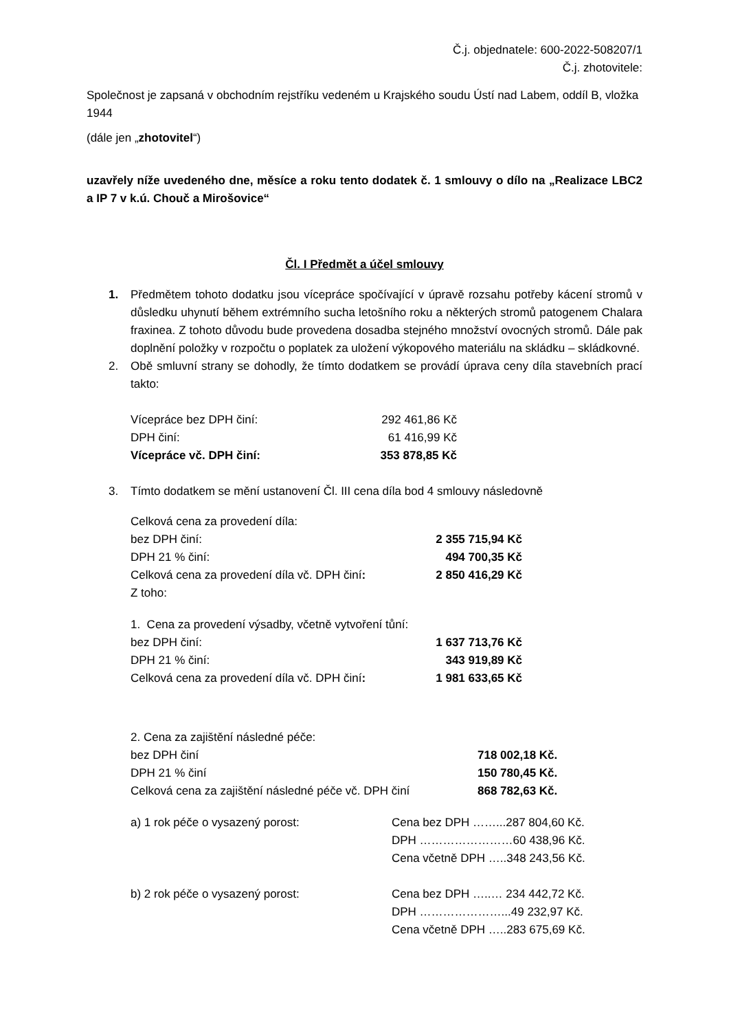Č.j. objednatele: 600-2022-508207/1
Č.j. zhotovitele:
Společnost je zapsaná v obchodním rejstříku vedeném u Krajského soudu Ústí nad Labem, oddíl B, vložka 1944
(dále jen „zhotovitel“)
uzavřely níže uvedeného dne, měsíce a roku tento dodatek č. 1 smlouvy o dílo na „Realizace LBC2 a IP 7 v k.ú. Chouč a Mirošovice“
Čl. I Předmět a účel smlouvy
1. Předmětem tohoto dodatku jsou vícepráce spočívající v úpravě rozsahu potřeby kácení stromů v důsledku uhynutí během extrémního sucha letošního roku a některých stromů patogenem Chalara fraxinea. Z tohoto důvodu bude provedena dosadba stejného množství ovocných stromů. Dále pak doplnění položky v rozpočtu o poplatek za uložení výkopového materiálu na skládku – skládkovné.
2. Obě smluvní strany se dohodly, že tímto dodatkem se provádí úprava ceny díla stavebních prací takto:
| Vícepráce bez DPH činí: | 292 461,86 Kč |
| DPH činí: | 61 416,99 Kč |
| Vícepráce vč. DPH činí: | 353 878,85 Kč |
3. Tímto dodatkem se mění ustanovení Čl. III cena díla bod 4 smlouvy následovně
| Celková cena za provedení díla: | |
| bez DPH činí: | 2 355 715,94 Kč |
| DPH 21 % činí: | 494 700,35 Kč |
| Celková cena za provedení díla vč. DPH činí : | 2 850 416,29 Kč |
| Z toho: | |
| 1. Cena za provedení výsadby, včetně vytvoření tůní: | |
| bez DPH činí: | 1 637 713,76 Kč |
| DPH 21 % činí: | 343 919,89 Kč |
| Celková cena za provedení díla vč. DPH činí : | 1 981 633,65 Kč |
| 2. Cena za zajištění následné péče: | |
| bez DPH činí | 718 002,18 Kč. |
| DPH 21 % činí | 150 780,45 Kč. |
| Celková cena za zajištění následné péče vč. DPH činí | 868 782,63 Kč. |
| a) 1 rok péče o vysazený porost: | Cena bez DPH ……...287 804,60 Kč. DPH ……………………60 438,96 Kč. Cena včetně DPH …..348 243,56 Kč. |
| b) 2 rok péče o vysazený porost: | Cena bez DPH …..… 234 442,72 Kč. DPH …………………...49 232,97 Kč. Cena včetně DPH …..283 675,69 Kč. |